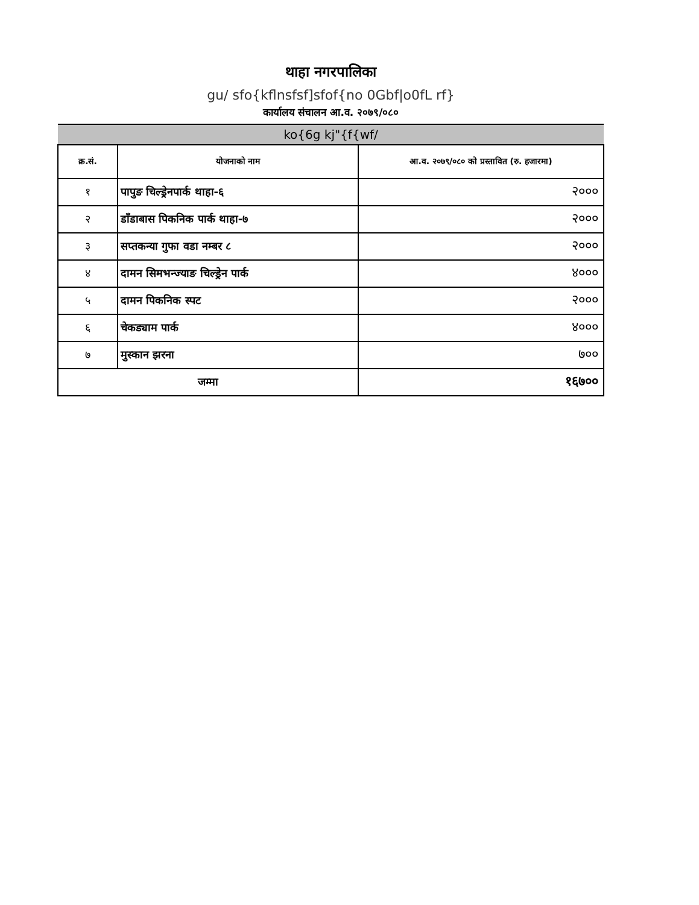थाहा नगरपालिका
gu/ sfo{kflnsfsf]sfof{no 0Gbf|o0fL rf}
कार्यालय संचालन आ.व. २०७९/०८०
| ko{6g kj"{f{wf/ | | |
| --- | --- | --- |
| क्र.सं. | योजनाको नाम | आ.व. २०७९/०८० को प्रस्तावित (रु. हजारमा) |
| १ | पापुङ चिल्ड्रेनपार्क थाहा-६ | २००० |
| २ | डाँडाबास पिकनिक पार्क थाहा-७ | २००० |
| ३ | सप्तकन्या गुफा वडा नम्बर ८ | २००० |
| ४ | दामन सिमभन्ज्याङ चिल्ड्रेन पार्क | ४००० |
| ५ | दामन पिकनिक स्पट | २००० |
| ६ | चेकड्याम पार्क | ४००० |
| ७ | मुस्कान झरना | ७०० |
| जम्मा | | १६७०० |